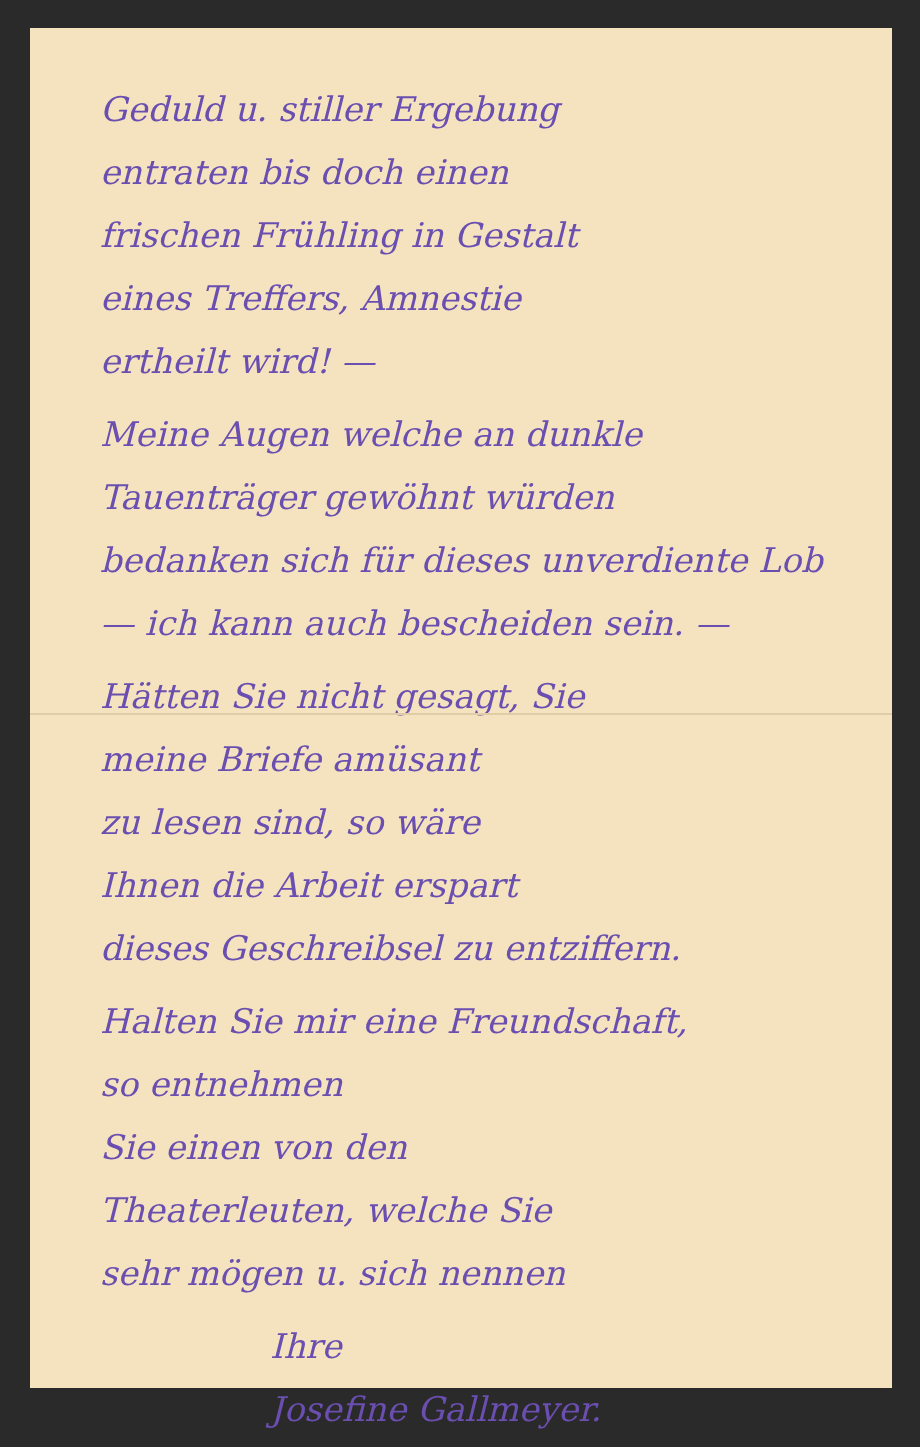Geduld u. stiller Ergebung
entraten bis doch einen
frischen Frühling in Gestalt
eines Treffers, Amnestie
ertheilt wird! —
Meine Augen welche an dunkle
Tauenträger gewöhnt würden
bedanken sich für dieses unverdiente Lob — ich kann auch bescheiden sein. —
Hätten Sie nicht gesagt, Sie
meine Briefe amüsant
zu lesen sind, so wäre
Ihnen die Arbeit erspart
dieses Geschreibsel zu entziffern.
Halten Sie mir eine Freundschaft,
so entnehmen
Sie einen von den
Theaterleuten, welche Sie
sehr mögen u. sich nennen
Ihre
Josefine Gallmeyer.